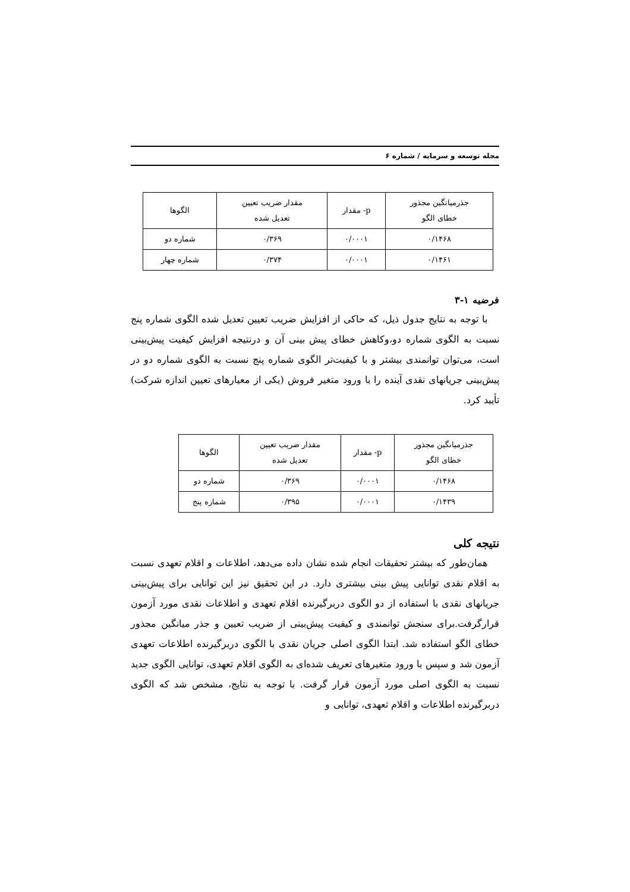مجله توسعه و سرمایه / شماره ۶
| جذرمیانگین مجذور خطای الگو | p- مقدار | مقدار ضریب تعیین تعدیل شده | الگوها |
| --- | --- | --- | --- |
| ۰/۱۴۶۸ | ۰/۰۰۰۱ | ۰/۳۶۹ | شماره دو |
| ۰/۱۴۶۱ | ۰/۰۰۰۱ | ۰/۳۷۴ | شماره چهار |
فرضیه ۱-۳
با توجه به نتایج جدول ذیل، که حاکی از افزایش ضریب تعیین تعدیل شده الگوی شماره پنج نسبت به الگوی شماره دو،وکاهش خطای پیش بینی آن و درنتیجه افزایش کیفیت پیش‌بینی است، می‌توان توانمندی بیشتر و با کیفیت‌تر الگوی شماره پنج نسبت به الگوی شماره دو در پیش‌بینی جریانهای نقدی آینده را با ورود متغیر فروش (یکی از معیارهای تعیین اندازه شرکت) تأیید کرد.
| جذرمیانگین مجذور خطای الگو | p- مقدار | مقدار ضریب تعیین تعدیل شده | الگوها |
| --- | --- | --- | --- |
| ۰/۱۴۶۸ | ۰/۰۰۰۱ | ۰/۳۶۹ | شماره دو |
| ۰/۱۴۳۹ | ۰/۰۰۰۱ | ۰/۳۹۵ | شماره پنج |
نتیجه کلی
همان‌طور که بیشتر تحقیقات انجام شده نشان داده می‌دهد، اطلاعات و اقلام تعهدی نسبت به اقلام نقدی توانایی پیش بینی بیشتری دارد. در این تحقیق نیز این توانایی برای پیش‌بینی جریانهای نقدی با استفاده از دو الگوی دربرگیرنده اقلام تعهدی و اطلاعات نقدی مورد آزمون قرارگرفت.برای سنجش توانمندی و کیفیت پیش‌بینی از ضریب تعیین و جذر میانگین مجذور خطای الگو استفاده شد. ابتدا الگوی اصلی جریان نقدی با الگوی دربرگیرنده اطلاعات تعهدی آزمون شد و سپس با ورود متغیرهای تعریف شده‌ای به الگوی اقلام تعهدی، توانایی الگوی جدید نسبت به الگوی اصلی مورد آزمون قرار گرفت. با توجه به نتایج، مشخص شد که الگوی دربرگیرنده اطلاعات و اقلام تعهدی، توانایی و